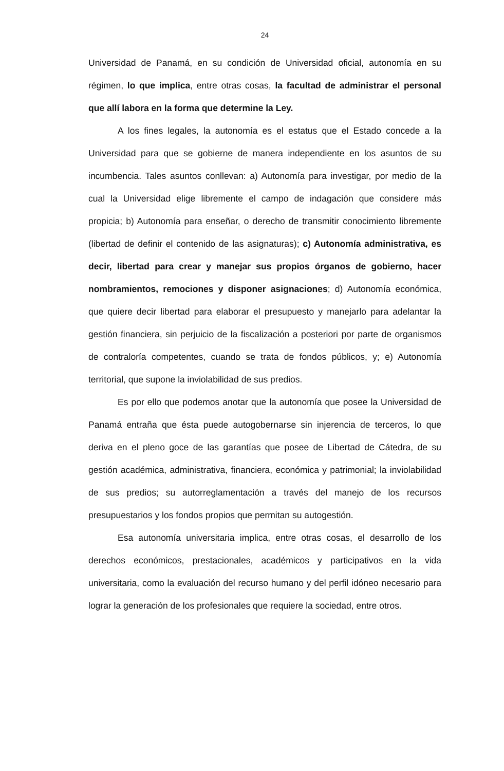24
Universidad de Panamá, en su condición de Universidad oficial, autonomía en su régimen, lo que implica, entre otras cosas, la facultad de administrar el personal que allí labora en la forma que determine la Ley.
A los fines legales, la autonomía es el estatus que el Estado concede a la Universidad para que se gobierne de manera independiente en los asuntos de su incumbencia. Tales asuntos conllevan: a) Autonomía para investigar, por medio de la cual la Universidad elige libremente el campo de indagación que considere más propicia; b) Autonomía para enseñar, o derecho de transmitir conocimiento libremente (libertad de definir el contenido de las asignaturas); c) Autonomía administrativa, es decir, libertad para crear y manejar sus propios órganos de gobierno, hacer nombramientos, remociones y disponer asignaciones; d) Autonomía económica, que quiere decir libertad para elaborar el presupuesto y manejarlo para adelantar la gestión financiera, sin perjuicio de la fiscalización a posteriori por parte de organismos de contraloría competentes, cuando se trata de fondos públicos, y; e) Autonomía territorial, que supone la inviolabilidad de sus predios.
Es por ello que podemos anotar que la autonomía que posee la Universidad de Panamá entraña que ésta puede autogobernarse sin injerencia de terceros, lo que deriva en el pleno goce de las garantías que posee de Libertad de Cátedra, de su gestión académica, administrativa, financiera, económica y patrimonial; la inviolabilidad de sus predios; su autorreglamentación a través del manejo de los recursos presupuestarios y los fondos propios que permitan su autogestión.
Esa autonomía universitaria implica, entre otras cosas, el desarrollo de los derechos económicos, prestacionales, académicos y participativos en la vida universitaria, como la evaluación del recurso humano y del perfil idóneo necesario para lograr la generación de los profesionales que requiere la sociedad, entre otros.